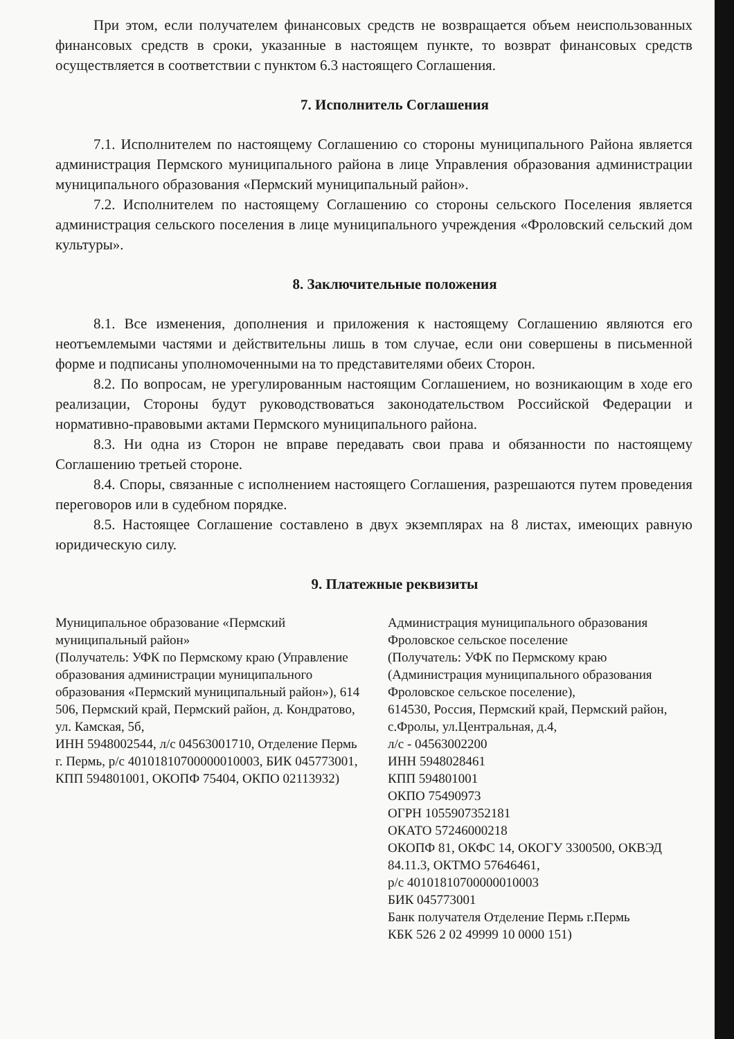При этом, если получателем финансовых средств не возвращается объем неиспользованных финансовых средств в сроки, указанные в настоящем пункте, то возврат финансовых средств осуществляется в соответствии с пунктом 6.3 настоящего Соглашения.
7. Исполнитель Соглашения
7.1. Исполнителем по настоящему Соглашению со стороны муниципального Района является администрация Пермского муниципального района в лице Управления образования администрации муниципального образования «Пермский муниципальный район».
7.2. Исполнителем по настоящему Соглашению со стороны сельского Поселения является администрация сельского поселения в лице муниципального учреждения «Фроловский сельский дом культуры».
8. Заключительные положения
8.1. Все изменения, дополнения и приложения к настоящему Соглашению являются его неотъемлемыми частями и действительны лишь в том случае, если они совершены в письменной форме и подписаны уполномоченными на то представителями обеих Сторон.
8.2. По вопросам, не урегулированным настоящим Соглашением, но возникающим в ходе его реализации, Стороны будут руководствоваться законодательством Российской Федерации и нормативно-правовыми актами Пермского муниципального района.
8.3. Ни одна из Сторон не вправе передавать свои права и обязанности по настоящему Соглашению третьей стороне.
8.4. Споры, связанные с исполнением настоящего Соглашения, разрешаются путем проведения переговоров или в судебном порядке.
8.5. Настоящее Соглашение составлено в двух экземплярах на 8 листах, имеющих равную юридическую силу.
9. Платежные реквизиты
Муниципальное образование «Пермский муниципальный район»
(Получатель: УФК по Пермскому краю (Управление образования администрации муниципального образования «Пермский муниципальный район»), 614 506, Пермский край, Пермский район, д. Кондратово, ул. Камская, 5б,
ИНН 5948002544, л/с 04563001710, Отделение Пермь г. Пермь, р/с 40101810700000010003, БИК 045773001, КПП 594801001, ОКОПФ 75404, ОКПО 02113932)
Администрация муниципального образования Фроловское сельское поселение
(Получатель: УФК по Пермскому краю (Администрация муниципального образования Фроловское сельское поселение),
614530, Россия, Пермский край, Пермский район, с.Фролы, ул.Центральная, д.4,
л/с - 04563002200
ИНН 5948028461
КПП 594801001
ОКПО 75490973
ОГРН 1055907352181
ОКАТО 57246000218
ОКОПФ 81, ОКФС 14, ОКОГУ 3300500, ОКВЭД 84.11.3, ОКТМО 57646461,
р/с 40101810700000010003
БИК 045773001
Банк получателя Отделение Пермь г.Пермь
КБК 526 2 02 49999 10 0000 151)